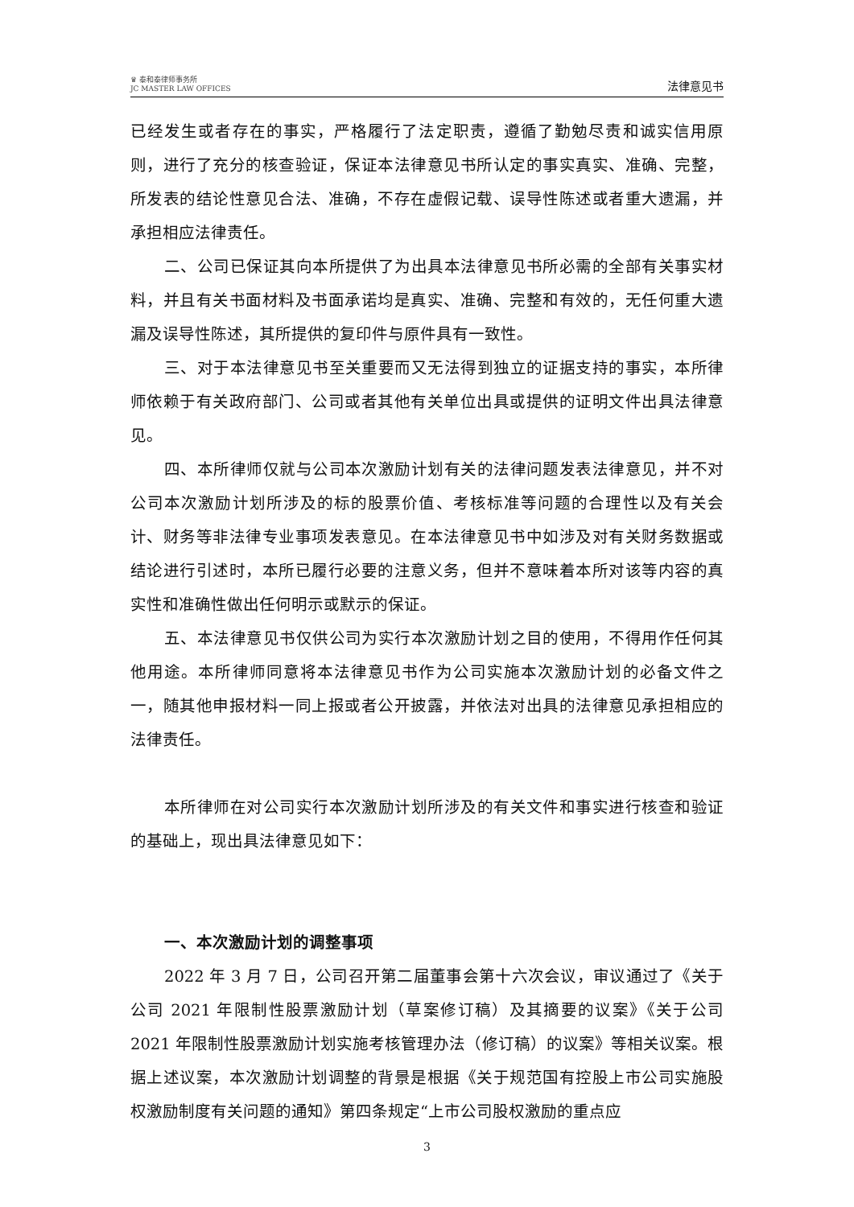♛ 泰和泰律师事务所
JC MASTER LAW OFFICES
法律意见书
已经发生或者存在的事实，严格履行了法定职责，遵循了勤勉尽责和诚实信用原则，进行了充分的核查验证，保证本法律意见书所认定的事实真实、准确、完整，所发表的结论性意见合法、准确，不存在虚假记载、误导性陈述或者重大遗漏，并承担相应法律责任。
二、公司已保证其向本所提供了为出具本法律意见书所必需的全部有关事实材料，并且有关书面材料及书面承诺均是真实、准确、完整和有效的，无任何重大遗漏及误导性陈述，其所提供的复印件与原件具有一致性。
三、对于本法律意见书至关重要而又无法得到独立的证据支持的事实，本所律师依赖于有关政府部门、公司或者其他有关单位出具或提供的证明文件出具法律意见。
四、本所律师仅就与公司本次激励计划有关的法律问题发表法律意见，并不对公司本次激励计划所涉及的标的股票价值、考核标准等问题的合理性以及有关会计、财务等非法律专业事项发表意见。在本法律意见书中如涉及对有关财务数据或结论进行引述时，本所已履行必要的注意义务，但并不意味着本所对该等内容的真实性和准确性做出任何明示或默示的保证。
五、本法律意见书仅供公司为实行本次激励计划之目的使用，不得用作任何其他用途。本所律师同意将本法律意见书作为公司实施本次激励计划的必备文件之一，随其他申报材料一同上报或者公开披露，并依法对出具的法律意见承担相应的法律责任。
本所律师在对公司实行本次激励计划所涉及的有关文件和事实进行核查和验证的基础上，现出具法律意见如下：
一、本次激励计划的调整事项
2022 年 3 月 7 日，公司召开第二届董事会第十六次会议，审议通过了《关于公司 2021 年限制性股票激励计划（草案修订稿）及其摘要的议案》《关于公司 2021 年限制性股票激励计划实施考核管理办法（修订稿）的议案》等相关议案。根据上述议案，本次激励计划调整的背景是根据《关于规范国有控股上市公司实施股权激励制度有关问题的通知》第四条规定“上市公司股权激励的重点应
3